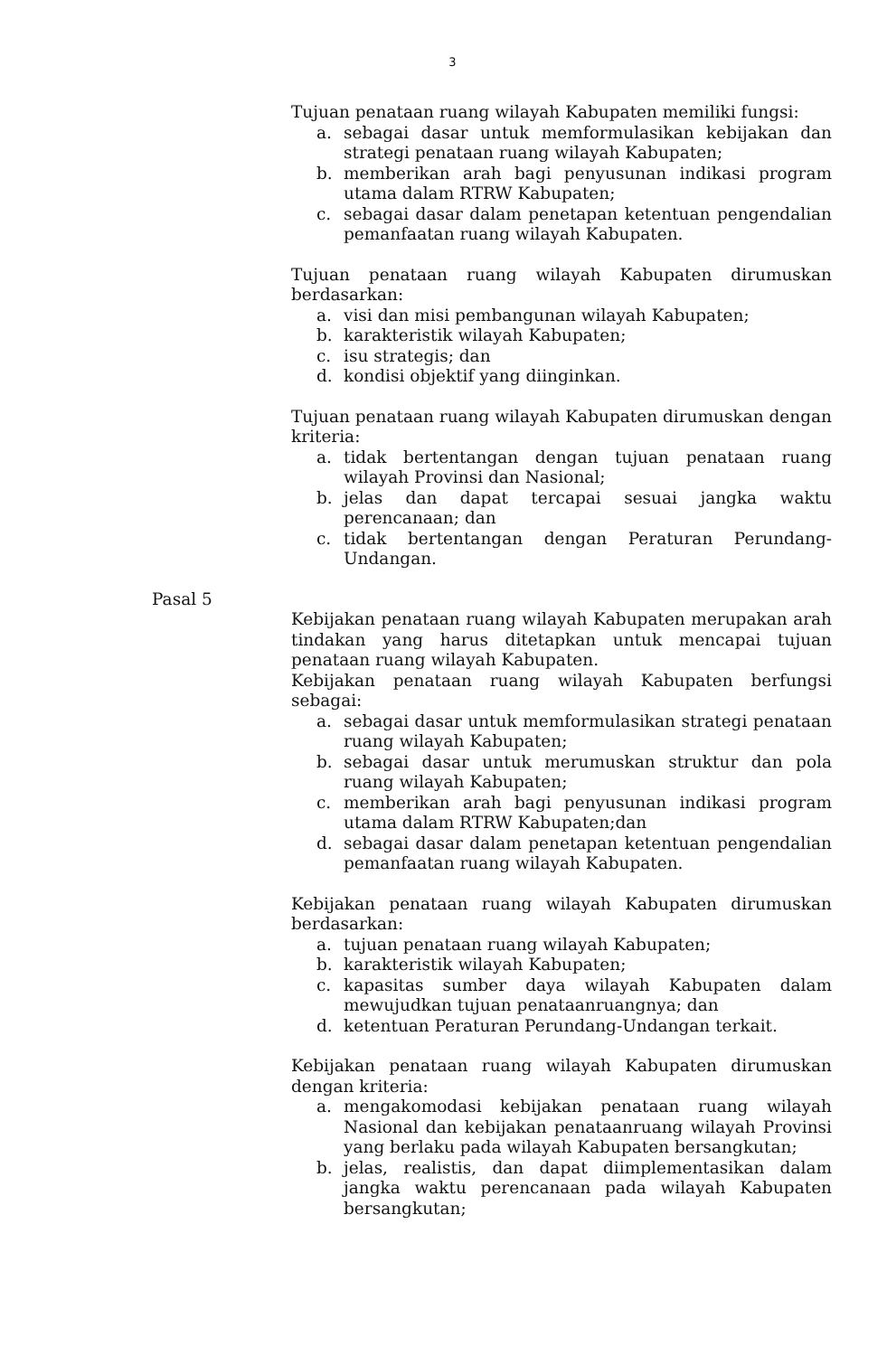3
Tujuan penataan ruang wilayah Kabupaten memiliki fungsi:
a. sebagai dasar untuk memformulasikan kebijakan dan strategi penataan ruang wilayah Kabupaten;
b. memberikan arah bagi penyusunan indikasi program utama dalam RTRW Kabupaten;
c. sebagai dasar dalam penetapan ketentuan pengendalian pemanfaatan ruang wilayah Kabupaten.
Tujuan penataan ruang wilayah Kabupaten dirumuskan berdasarkan:
a. visi dan misi pembangunan wilayah Kabupaten;
b. karakteristik wilayah Kabupaten;
c. isu strategis; dan
d. kondisi objektif yang diinginkan.
Tujuan penataan ruang wilayah Kabupaten dirumuskan dengan kriteria:
a. tidak bertentangan dengan tujuan penataan ruang wilayah Provinsi dan Nasional;
b. jelas dan dapat tercapai sesuai jangka waktu perencanaan; dan
c. tidak bertentangan dengan Peraturan Perundang-Undangan.
Pasal 5
Kebijakan penataan ruang wilayah Kabupaten merupakan arah tindakan yang harus ditetapkan untuk mencapai tujuan penataan ruang wilayah Kabupaten.
Kebijakan penataan ruang wilayah Kabupaten berfungsi sebagai:
a. sebagai dasar untuk memformulasikan strategi penataan ruang wilayah Kabupaten;
b. sebagai dasar untuk merumuskan struktur dan pola ruang wilayah Kabupaten;
c. memberikan arah bagi penyusunan indikasi program utama dalam RTRW Kabupaten;dan
d. sebagai dasar dalam penetapan ketentuan pengendalian pemanfaatan ruang wilayah Kabupaten.
Kebijakan penataan ruang wilayah Kabupaten dirumuskan berdasarkan:
a. tujuan penataan ruang wilayah Kabupaten;
b. karakteristik wilayah Kabupaten;
c. kapasitas sumber daya wilayah Kabupaten dalam mewujudkan tujuan penataanruangnya; dan
d. ketentuan Peraturan Perundang-Undangan terkait.
Kebijakan penataan ruang wilayah Kabupaten dirumuskan dengan kriteria:
a. mengakomodasi kebijakan penataan ruang wilayah Nasional dan kebijakan penataanruang wilayah Provinsi yang berlaku pada wilayah Kabupaten bersangkutan;
b. jelas, realistis, dan dapat diimplementasikan dalam jangka waktu perencanaan pada wilayah Kabupaten bersangkutan;